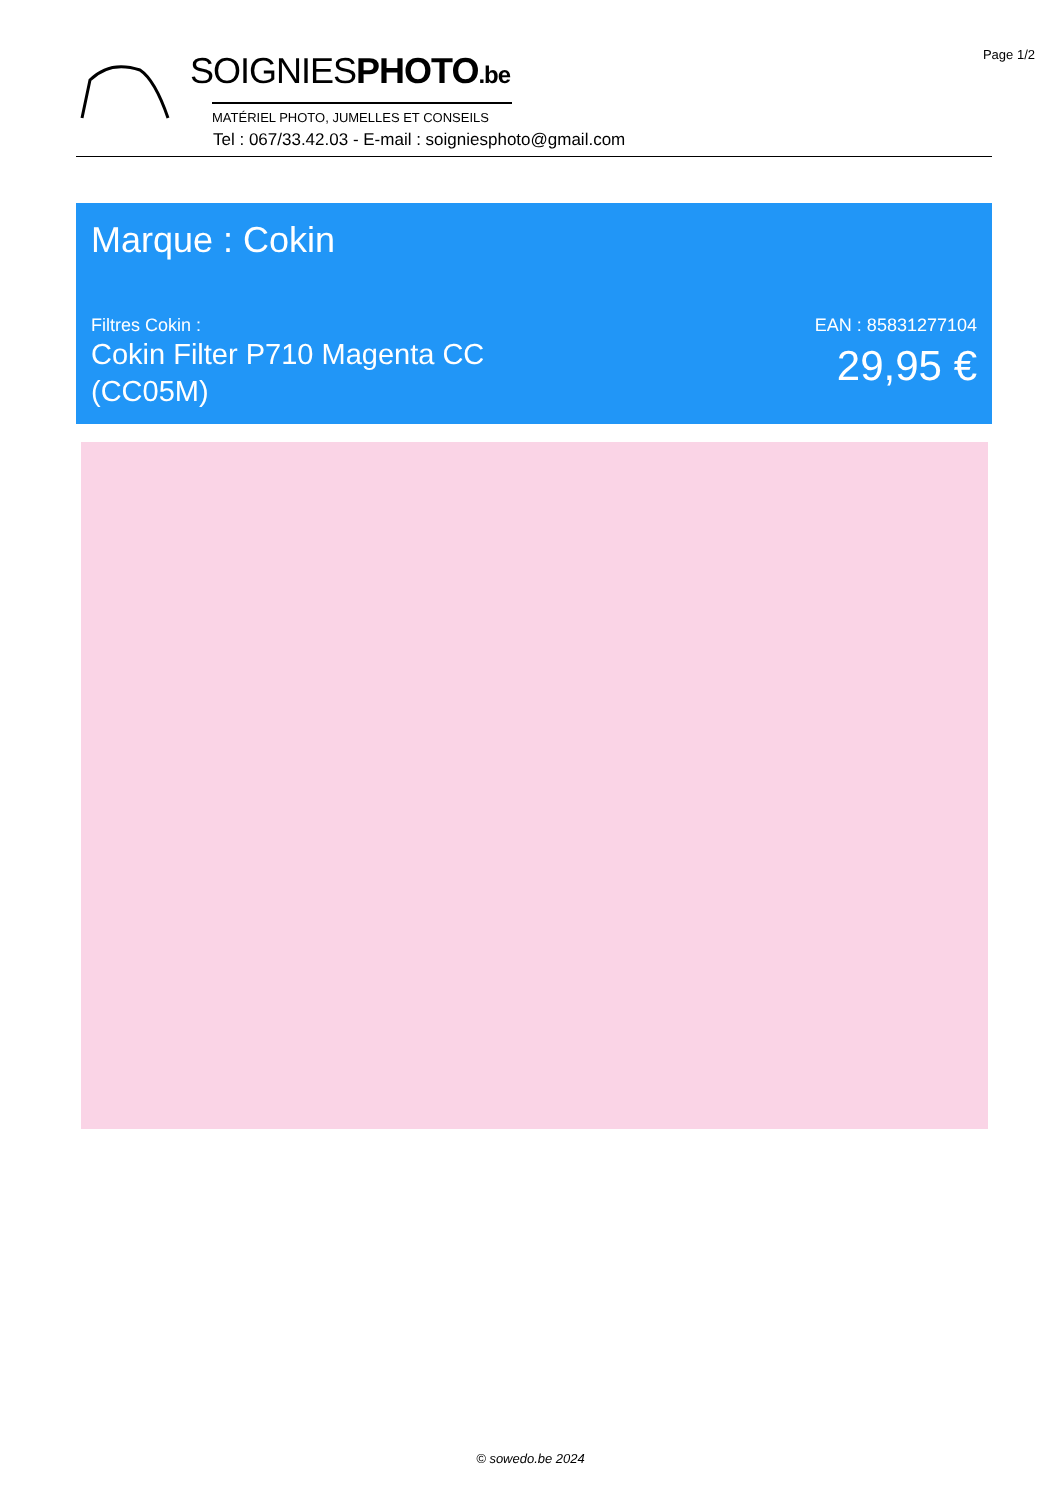Page 1/2
SOIGNIESPHOTO.be
MATÉRIEL PHOTO, JUMELLES ET CONSEILS
Tel : 067/33.42.03 - E-mail : soigniesphoto@gmail.com
Marque : Cokin
Filtres Cokin :
Cokin Filter P710 Magenta CC (CC05M)
EAN : 85831277104
29,95 €
© sowedo.be 2024